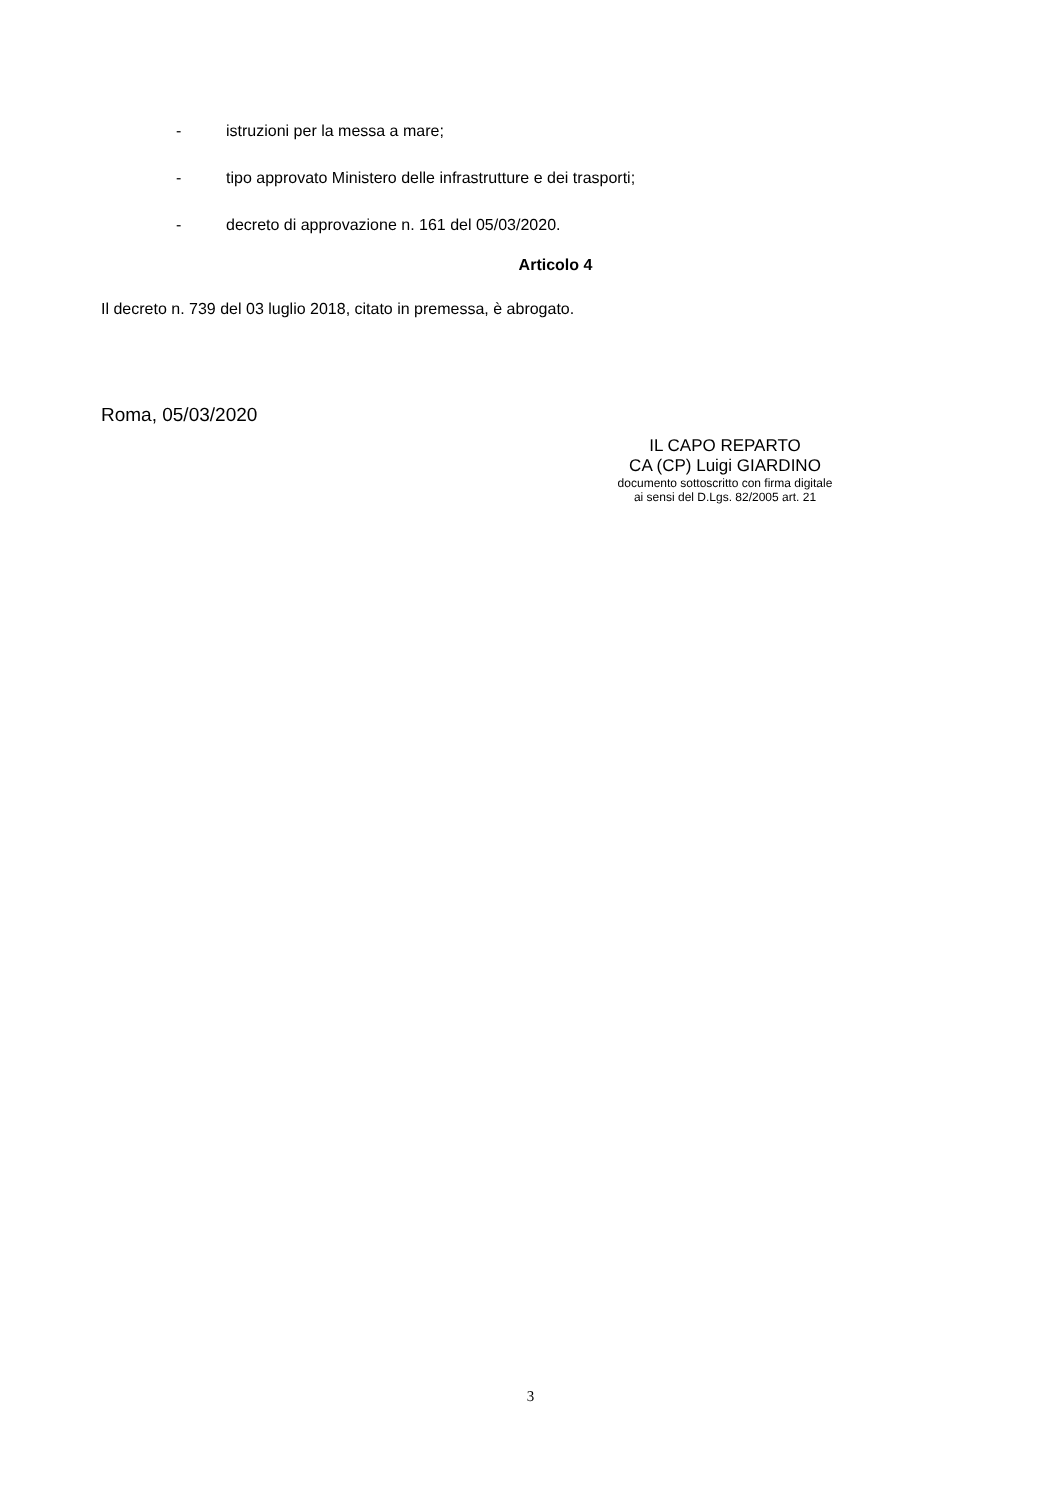- istruzioni per la messa a mare;
- tipo approvato Ministero delle infrastrutture e dei trasporti;
- decreto di approvazione n. 161 del 05/03/2020.
Articolo 4
Il decreto n. 739 del 03 luglio 2018, citato in premessa, è abrogato.
Roma, 05/03/2020
IL CAPO REPARTO
CA (CP) Luigi GIARDINO
documento sottoscritto con firma digitale
ai sensi del D.Lgs. 82/2005 art. 21
3